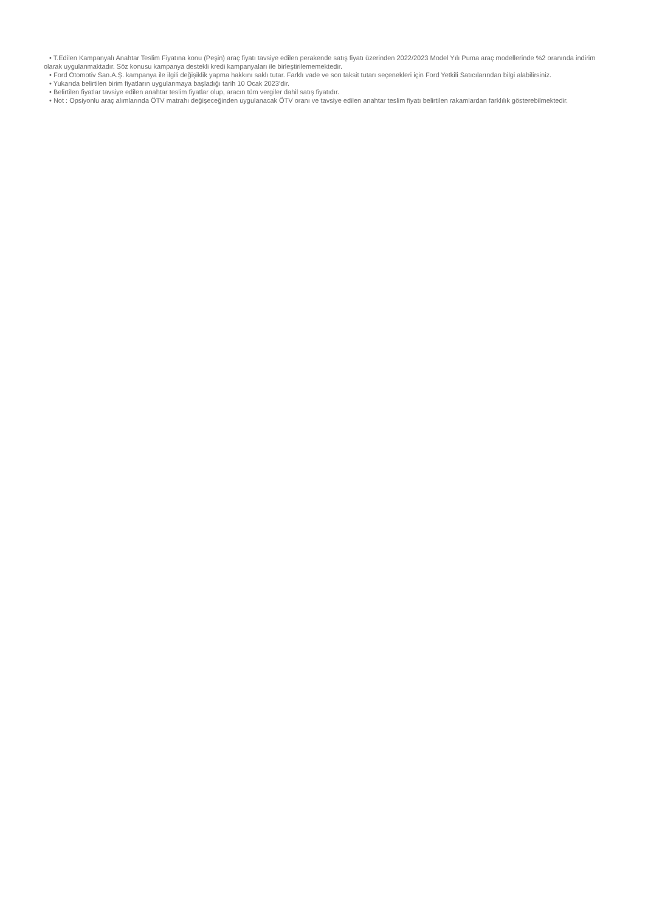• T.Edilen Kampanyalı Anahtar Teslim Fiyatına konu (Peşin) araç fiyatı tavsiye edilen perakende satış fiyatı üzerinden 2022/2023 Model Yılı Puma araç modellerinde %2 oranında indirim olarak uygulanmaktadır. Söz konusu kampanya destekli kredi kampanyaları ile birleştirilememektedir.
• Ford Otomotiv San.A.Ş. kampanya ile ilgili değişiklik yapma hakkını saklı tutar. Farklı vade ve son taksit tutarı seçenekleri için Ford Yetkili Satıcılarından bilgi alabilirsiniz.
• Yukarıda belirtilen birim fiyatların uygulanmaya başladığı tarih 10 Ocak 2023’dir.
• Belirtilen fiyatlar tavsiye edilen anahtar teslim fiyatlar olup, aracın tüm vergiler dahil satış fiyatıdır.
• Not : Opsiyonlu araç alımlarında ÖTV matrahı değişeceğinden uygulanacak ÖTV oranı ve tavsiye edilen anahtar teslim fiyatı belirtilen rakamlardan farklılık gösterebilmektedir.